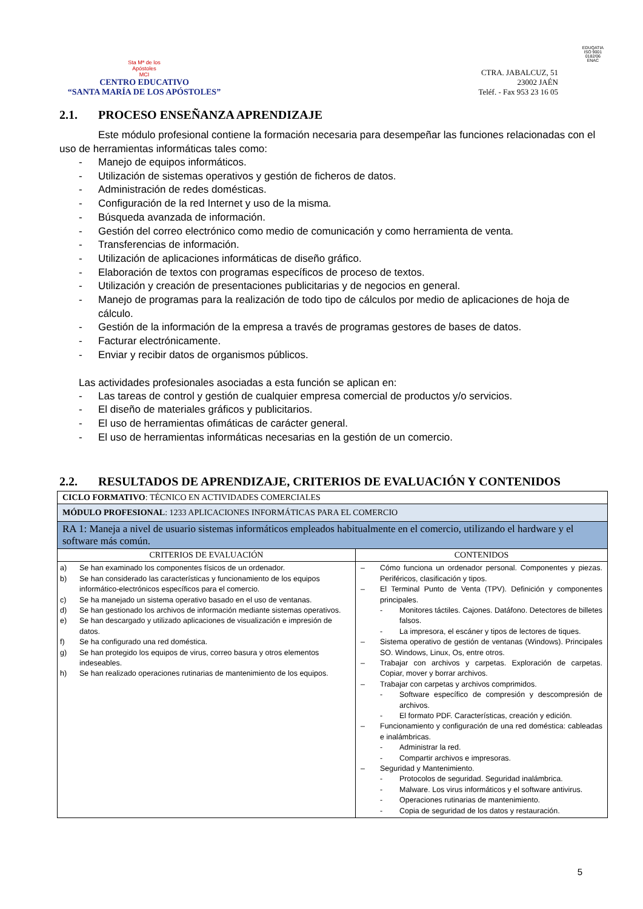Sta Mª de los
Apóstoles
MCI
CENTRO EDUCATIVO
“SANTA MARÍA DE LOS APÓSTOLES”
CTRA. JABALCUZ, 51
23002 JAÉN
Teléf. - Fax 953 23 16 05
EDUQATIA
ISO 9001
0182/06
ENAC
2.1. PROCESO ENSEÑANZA APRENDIZAJE
Este módulo profesional contiene la formación necesaria para desempeñar las funciones relacionadas con el uso de herramientas informáticas tales como:
- Manejo de equipos informáticos.
- Utilización de sistemas operativos y gestión de ficheros de datos.
- Administración de redes domésticas.
- Configuración de la red Internet y uso de la misma.
- Búsqueda avanzada de información.
- Gestión del correo electrónico como medio de comunicación y como herramienta de venta.
- Transferencias de información.
- Utilización de aplicaciones informáticas de diseño gráfico.
- Elaboración de textos con programas específicos de proceso de textos.
- Utilización y creación de presentaciones publicitarias y de negocios en general.
- Manejo de programas para la realización de todo tipo de cálculos por medio de aplicaciones de hoja de cálculo.
- Gestión de la información de la empresa a través de programas gestores de bases de datos.
- Facturar electrónicamente.
- Enviar y recibir datos de organismos públicos.
Las actividades profesionales asociadas a esta función se aplican en:
- Las tareas de control y gestión de cualquier empresa comercial de productos y/o servicios.
- El diseño de materiales gráficos y publicitarios.
- El uso de herramientas ofimáticas de carácter general.
- El uso de herramientas informáticas necesarias en la gestión de un comercio.
2.2. RESULTADOS DE APRENDIZAJE, CRITERIOS DE EVALUACIÓN Y CONTENIDOS
| CICLO FORMATIVO : TÉCNICO EN ACTIVIDADES COMERCIALES | |
| MÓDULO PROFESIONAL : 1233 APLICACIONES INFORMÁTICAS PARA EL COMERCIO | |
| RA 1: Maneja a nivel de usuario sistemas informáticos empleados habitualmente en el comercio, utilizando el hardware y el software más común. | |
| CRITERIOS DE EVALUACIÓN | CONTENIDOS |
| a) Se han examinado los componentes físicos de un ordenador. b) Se han considerado las características y funcionamiento de los equipos informático-electrónicos específicos para el comercio. c) Se ha manejado un sistema operativo basado en el uso de ventanas. d) Se han gestionado los archivos de información mediante sistemas operativos. e) Se han descargado y utilizado aplicaciones de visualización e impresión de datos. f) Se ha configurado una red doméstica. g) Se han protegido los equipos de virus, correo basura y otros elementos indeseables. h) Se han realizado operaciones rutinarias de mantenimiento de los equipos. | – Cómo funciona un ordenador personal. Componentes y piezas. Periféricos, clasificación y tipos. – El Terminal Punto de Venta (TPV). Definición y componentes principales. - Monitores táctiles. Cajones. Datáfono. Detectores de billetes falsos. - La impresora, el escáner y tipos de lectores de tiques. – Sistema operativo de gestión de ventanas (Windows). Principales SO. Windows, Linux, Os, entre otros. – Trabajar con archivos y carpetas. Exploración de carpetas. Copiar, mover y borrar archivos. – Trabajar con carpetas y archivos comprimidos. - Software específico de compresión y descompresión de archivos. - El formato PDF. Características, creación y edición. – Funcionamiento y configuración de una red doméstica: cableadas e inalámbricas. - Administrar la red. - Compartir archivos e impresoras. – Seguridad y Mantenimiento. - Protocolos de seguridad. Seguridad inalámbrica. - Malware. Los virus informáticos y el software antivirus. - Operaciones rutinarias de mantenimiento. - Copia de seguridad de los datos y restauración. |
5